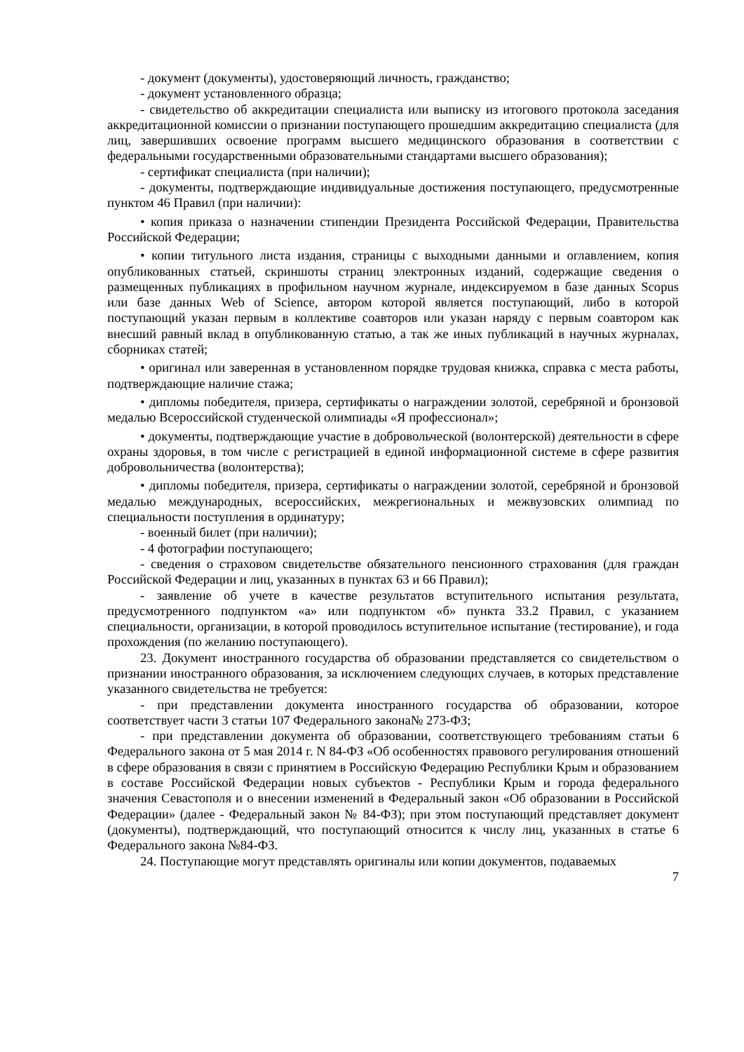- документ (документы), удостоверяющий личность, гражданство;
- документ установленного образца;
- свидетельство об аккредитации специалиста или выписку из итогового протокола заседания аккредитационной комиссии о признании поступающего прошедшим аккредитацию специалиста (для лиц, завершивших освоение программ высшего медицинского образования в соответствии с федеральными государственными образовательными стандартами высшего образования);
- сертификат специалиста (при наличии);
- документы, подтверждающие индивидуальные достижения поступающего, предусмотренные пунктом 46 Правил (при наличии):
• копия приказа о назначении стипендии Президента Российской Федерации, Правительства Российской Федерации;
• копии титульного листа издания, страницы с выходными данными и оглавлением, копия опубликованных статьей, скриншоты страниц электронных изданий, содержащие сведения о размещенных публикациях в профильном научном журнале, индексируемом в базе данных Scopus или базе данных Web of Science, автором которой является поступающий, либо в которой поступающий указан первым в коллективе соавторов или указан наряду с первым соавтором как внесший равный вклад в опубликованную статью, а так же иных публикаций в научных журналах, сборниках статей;
• оригинал или заверенная в установленном порядке трудовая книжка, справка с места работы, подтверждающие наличие стажа;
• дипломы победителя, призера, сертификаты о награждении золотой, серебряной и бронзовой медалью Всероссийской студенческой олимпиады «Я профессионал»;
• документы, подтверждающие участие в добровольческой (волонтерской) деятельности в сфере охраны здоровья, в том числе с регистрацией в единой информационной системе в сфере развития добровольничества (волонтерства);
• дипломы победителя, призера, сертификаты о награждении золотой, серебряной и бронзовой медалью международных, всероссийских, межрегиональных и межвузовских олимпиад по специальности поступления в ординатуру;
- военный билет (при наличии);
- 4 фотографии поступающего;
- сведения о страховом свидетельстве обязательного пенсионного страхования (для граждан Российской Федерации и лиц, указанных в пунктах 63 и 66 Правил);
- заявление об учете в качестве результатов вступительного испытания результата, предусмотренного подпунктом «а» или подпунктом «б» пункта 33.2 Правил, с указанием специальности, организации, в которой проводилось вступительное испытание (тестирование), и года прохождения (по желанию поступающего).
23. Документ иностранного государства об образовании представляется со свидетельством о признании иностранного образования, за исключением следующих случаев, в которых представление указанного свидетельства не требуется:
- при представлении документа иностранного государства об образовании, которое соответствует части 3 статьи 107 Федерального закона№ 273-ФЗ;
- при представлении документа об образовании, соответствующего требованиям статьи 6 Федерального закона от 5 мая 2014 г. N 84-ФЗ «Об особенностях правового регулирования отношений в сфере образования в связи с принятием в Российскую Федерацию Республики Крым и образованием в составе Российской Федерации новых субъектов - Республики Крым и города федерального значения Севастополя и о внесении изменений в Федеральный закон «Об образовании в Российской Федерации» (далее - Федеральный закон № 84-ФЗ); при этом поступающий представляет документ (документы), подтверждающий, что поступающий относится к числу лиц, указанных в статье 6 Федерального закона №84-ФЗ.
24. Поступающие могут представлять оригиналы или копии документов, подаваемых
7